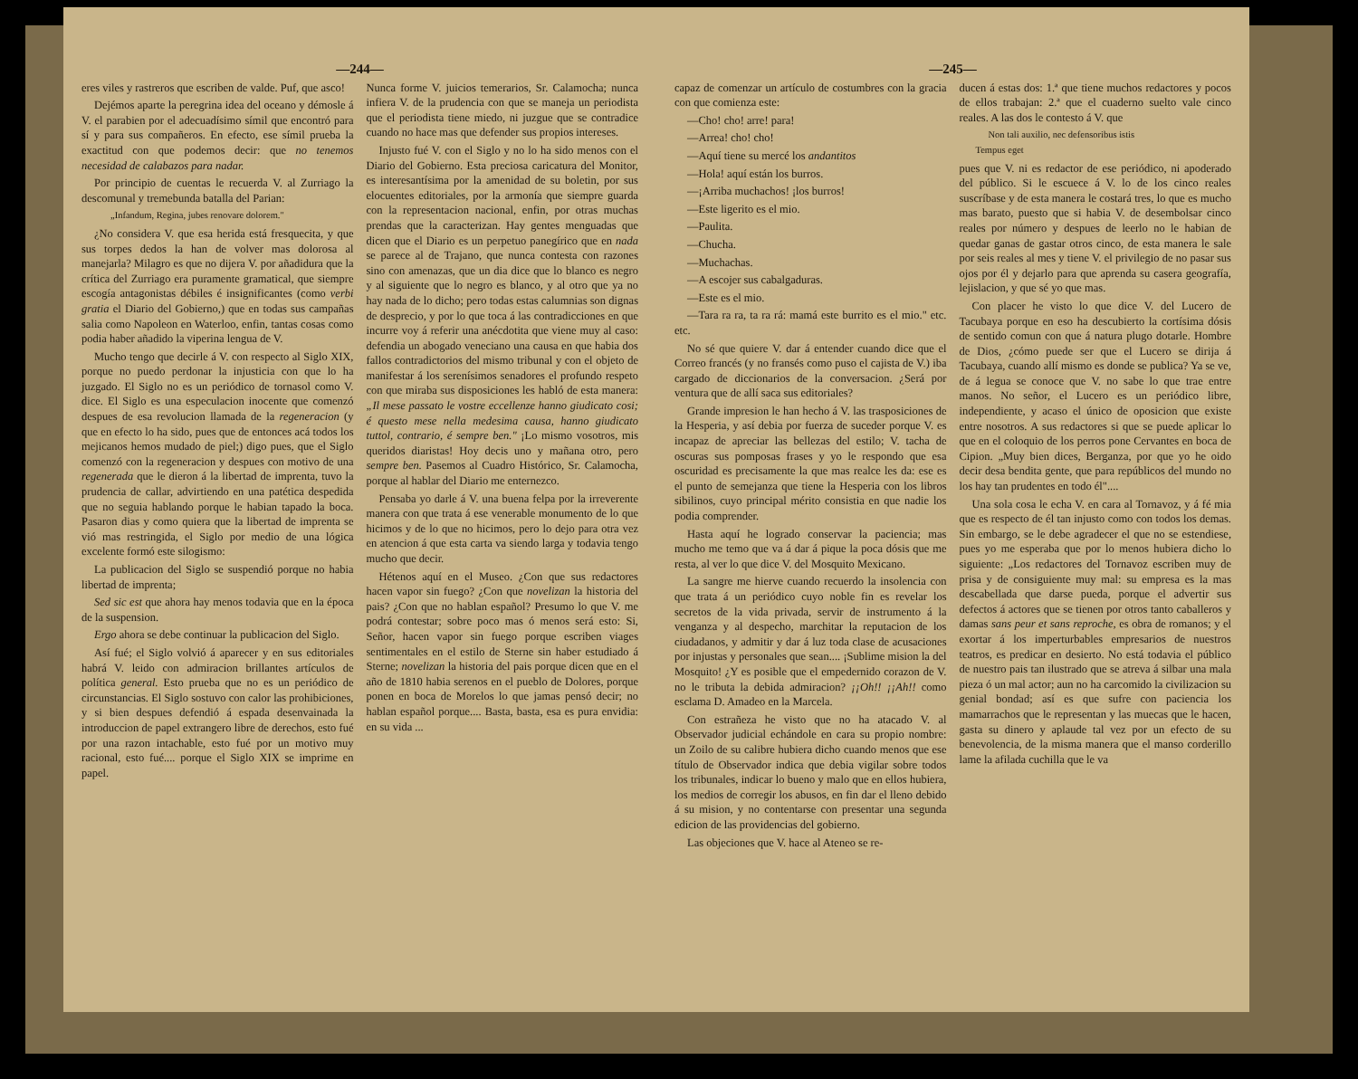—244—
eres viles y rastreros que escriben de valde. Puf, que asco!
Dejémos aparte la peregrina idea del oceano y démosle á V. el parabien por el adecuadísimo símil que encontró para sí y para sus compañeros. En efecto, ese símil prueba la exactitud con que podemos decir: que no tenemos necesidad de calabazos para nadar.
Por principio de cuentas le recuerda V. al Zurriago la descomunal y tremebunda batalla del Parian:
„Infandum, Regina, jubes renovare dolorem."
¿No considera V. que esa herida está fresquecita, y que sus torpes dedos la han de volver mas dolorosa al manejarla? Milagro es que no dijera V. por añadidura que la crítica del Zurriago era puramente gramatical, que siempre escogía antagonistas débiles é insignificantes (como verbi gratia el Diario del Gobierno,) que en todas sus campañas salia como Napoleon en Waterloo, enfin, tantas cosas como podia haber añadido la viperina lengua de V.
Mucho tengo que decirle á V. con respecto al Siglo XIX, porque no puedo perdonar la injusticia con que lo ha juzgado. El Siglo no es un periódico de tornasol como V. dice. El Siglo es una especulacion inocente que comenzó despues de esa revolucion llamada de la regeneracion (y que en efecto lo ha sido, pues que de entonces acá todos los mejicanos hemos mudado de piel;) digo pues, que el Siglo comenzó con la regeneracion y despues con motivo de una regenerada que le dieron á la libertad de imprenta, tuvo la prudencia de callar, advirtiendo en una patética despedida que no seguia hablando porque le habian tapado la boca. Pasaron dias y como quiera que la libertad de imprenta se vió mas restringida, el Siglo por medio de una lógica excelente formó este silogismo:
La publicacion del Siglo se suspendió porque no habia libertad de imprenta;
Sed sic est que ahora hay menos todavia que en la época de la suspension.
Ergo ahora se debe continuar la publicacion del Siglo.
Así fué; el Siglo volvió á aparecer y en sus editoriales habrá V. leido con admiracion brillantes artículos de política general. Esto prueba que no es un periódico de circunstancias. El Siglo sostuvo con calor las prohibiciones, y si bien despues defendió á espada desenvainada la introduccion de papel extrangero libre de derechos, esto fué por una razon intachable, esto fué por un motivo muy racional, esto fué.... porque el Siglo XIX se imprime en papel.
Nunca forme V. juicios temerarios, Sr. Calamocha; nunca infiera V. de la prudencia con que se maneja un periodista que el periodista tiene miedo, ni juzgue que se contradice cuando no hace mas que defender sus propios intereses.
Injusto fué V. con el Siglo y no lo ha sido menos con el Diario del Gobierno. Esta preciosa caricatura del Monitor, es interesantísima por la amenidad de su boletin, por sus elocuentes editoriales, por la armonía que siempre guarda con la representacion nacional, enfin, por otras muchas prendas que la caracterizan. Hay gentes menguadas que dicen que el Diario es un perpetuo panegírico que en nada se parece al de Trajano, que nunca contesta con razones sino con amenazas, que un dia dice que lo blanco es negro y al siguiente que lo negro es blanco, y al otro que ya no hay nada de lo dicho; pero todas estas calumnias son dignas de desprecio, y por lo que toca á las contradicciones en que incurre voy á referir una anécdotita que viene muy al caso: defendia un abogado veneciano una causa en que habia dos fallos contradictorios del mismo tribunal y con el objeto de manifestar á los serenísimos senadores el profundo respeto con que miraba sus disposiciones les habló de esta manera: „Il mese passato le vostre eccellenze hanno giudicato cosi; é questo mese nella medesima causa, hanno giudicato tuttol, contrario, é sempre ben." ¡Lo mismo vosotros, mis queridos diaristas! Hoy decis uno y mañana otro, pero sempre ben. Pasemos al Cuadro Histórico, Sr. Calamocha, porque al hablar del Diario me enternezco.
Pensaba yo darle á V. una buena felpa por la irreverente manera con que trata á ese venerable monumento de lo que hicimos y de lo que no hicimos, pero lo dejo para otra vez en atencion á que esta carta va siendo larga y todavia tengo mucho que decir.
Hétenos aquí en el Museo. ¿Con que sus redactores hacen vapor sin fuego? ¿Con que novelizan la historia del pais? ¿Con que no hablan español? Presumo lo que V. me podrá contestar; sobre poco mas ó menos será esto: Si, Señor, hacen vapor sin fuego porque escriben viages sentimentales en el estilo de Sterne sin haber estudiado á Sterne; novelizan la historia del pais porque dicen que en el año de 1810 habia serenos en el pueblo de Dolores, porque ponen en boca de Morelos lo que jamas pensó decir; no hablan español porque.... Basta, basta, esa es pura envidia: en su vida ...
—245—
capaz de comenzar un artículo de costumbres con la gracia con que comienza este:
—Cho! cho! arre! para!
—Arrea! cho! cho!
—Aquí tiene su mercé los andantitos
—Hola! aquí están los burros.
—¡Arriba muchachos! ¡los burros!
—Este ligerito es el mio.
—Paulita.
—Chucha.
—Muchachas.
—A escojer sus cabalgaduras.
—Este es el mio.
—Tara ra ra, ta ra rá: mamá este burrito es el mio." etc. etc.
No sé que quiere V. dar á entender cuando dice que el Correo francés (y no fransés como puso el cajista de V.) iba cargado de diccionarios de la conversacion. ¿Será por ventura que de allí saca sus editoriales?
Grande impresion le han hecho á V. las trasposiciones de la Hesperia, y así debia por fuerza de suceder porque V. es incapaz de apreciar las bellezas del estilo; V. tacha de oscuras sus pomposas frases y yo le respondo que esa oscuridad es precisamente la que mas realce les da: ese es el punto de semejanza que tiene la Hesperia con los libros sibilinos, cuyo principal mérito consistia en que nadie los podia comprender.
Hasta aquí he logrado conservar la paciencia; mas mucho me temo que va á dar á pique la poca dósis que me resta, al ver lo que dice V. del Mosquito Mexicano.
La sangre me hierve cuando recuerdo la insolencia con que trata á un periódico cuyo noble fin es revelar los secretos de la vida privada, servir de instrumento á la venganza y al despecho, marchitar la reputacion de los ciudadanos, y admitir y dar á luz toda clase de acusaciones por injustas y personales que sean.... ¡Sublime mision la del Mosquito! ¿Y es posible que el empedernido corazon de V. no le tributa la debida admiracion? ¡¡Oh!! ¡¡Ah!! como esclama D. Amadeo en la Marcela.
Con estrañeza he visto que no ha atacado V. al Observador judicial echándole en cara su propio nombre: un Zoilo de su calibre hubiera dicho cuando menos que ese título de Observador indica que debia vigilar sobre todos los tribunales, indicar lo bueno y malo que en ellos hubiera, los medios de corregir los abusos, en fin dar el lleno debido á su mision, y no contentarse con presentar una segunda edicion de las providencias del gobierno.
Las objeciones que V. hace al Ateneo se re-
ducen á estas dos: 1.ª que tiene muchos redactores y pocos de ellos trabajan: 2.ª que el cuaderno suelto vale cinco reales. A las dos le contesto á V. que
Non tali auxilio, nec defensoribus istis
Tempus eget
pues que V. ni es redactor de ese periódico, ni apoderado del público. Si le escuece á V. lo de los cinco reales suscríbase y de esta manera le costará tres, lo que es mucho mas barato, puesto que si habia V. de desembolsar cinco reales por número y despues de leerlo no le habian de quedar ganas de gastar otros cinco, de esta manera le sale por seis reales al mes y tiene V. el privilegio de no pasar sus ojos por él y dejarlo para que aprenda su casera geografía, lejislacion, y que sé yo que mas.
Con placer he visto lo que dice V. del Lucero de Tacubaya porque en eso ha descubierto la cortísima dósis de sentido comun con que á natura plugo dotarle. Hombre de Dios, ¿cómo puede ser que el Lucero se dirija á Tacubaya, cuando allí mismo es donde se publica? Ya se ve, de á legua se conoce que V. no sabe lo que trae entre manos. No señor, el Lucero es un periódico libre, independiente, y acaso el único de oposicion que existe entre nosotros. A sus redactores si que se puede aplicar lo que en el coloquio de los perros pone Cervantes en boca de Cipion. „Muy bien dices, Berganza, por que yo he oido decir desa bendita gente, que para repúblicos del mundo no los hay tan prudentes en todo él"....
Una sola cosa le echa V. en cara al Tornavoz, y á fé mia que es respecto de él tan injusto como con todos los demas. Sin embargo, se le debe agradecer el que no se estendiese, pues yo me esperaba que por lo menos hubiera dicho lo siguiente: „Los redactores del Tornavoz escriben muy de prisa y de consiguiente muy mal: su empresa es la mas descabellada que darse pueda, porque el advertir sus defectos á actores que se tienen por otros tanto caballeros y damas sans peur et sans reproche, es obra de romanos; y el exortar á los imperturbables empresarios de nuestros teatros, es predicar en desierto. No está todavia el público de nuestro pais tan ilustrado que se atreva á silbar una mala pieza ó un mal actor; aun no ha carcomido la civilizacion su genial bondad; así es que sufre con paciencia los mamarrachos que le representan y las muecas que le hacen, gasta su dinero y aplaude tal vez por un efecto de su benevolencia, de la misma manera que el manso corderillo lame la afilada cuchilla que le va